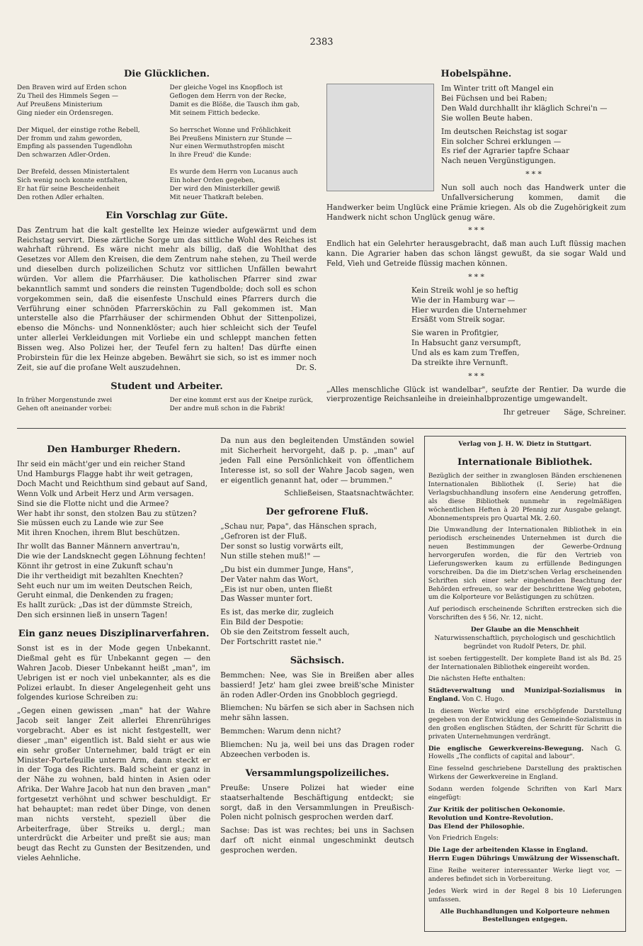2383
Die Glücklichen.
Den Braven wird auf Erden schon
Zu Theil des Himmels Segen —
Auf Preußens Ministerium
Ging nieder ein Ordensregen.
Der Miquel, der einstige rothe Rebell,
Der fromm und zahm geworden,
Empfing als passenden Tugendlohn
Den schwarzen Adler-Orden.
Der Brefeld, dessen Ministertalent
Sich wenig noch konnte entfalten,
Er hat für seine Bescheidenheit
Den rothen Adler erhalten.
Der gleiche Vogel ins Knopfloch ist
Geflogen dem Herrn von der Recke,
Damit es die Blöße, die Tausch ihm gab,
Mit seinem Fittich bedecke.
So herrschet Wonne und Fröhlichkeit
Bei Preußens Ministern zur Stunde —
Nur einen Wermuthstropfen mischt
In ihre Freud' die Kunde:
Es wurde dem Herrn von Lucanus auch
Ein hoher Orden gegeben,
Der wird den Ministerkiller gewiß
Mit neuer Thatkraft beleben.
Ein Vorschlag zur Güte.
Das Zentrum hat die kalt gestellte lex Heinze wieder aufgewärmt und dem Reichstag servirt. Diese zärtliche Sorge um das sittliche Wohl des Reiches ist wahrhaft rührend. Es wäre nicht mehr als billig, daß die Wohlthat des Gesetzes vor Allem den Kreisen, die dem Zentrum nahe stehen, zu Theil werde und dieselben durch polizeilichen Schutz vor sittlichen Unfällen bewahrt würden. Vor allem die Pfarrhäuser. Die katholischen Pfarrer sind zwar bekanntlich sammt und sonders die reinsten Tugendbolde; doch soll es schon vorgekommen sein, daß die eisenfeste Unschuld eines Pfarrers durch die Verführung einer schnöden Pfarrersköchin zu Fall gekommen ist. Man unterstelle also die Pfarrhäuser der schirmenden Obhut der Sittenpolizei, ebenso die Mönchs- und Nonnenklöster; auch hier schleicht sich der Teufel unter allerlei Verkleidungen mit Vorliebe ein und schleppt manchen fetten Bissen weg. Also Polizei her, der Teufel fern zu halten! Das dürfte einen Probirstein für die lex Heinze abgeben. Bewährt sie sich, so ist es immer noch Zeit, sie auf die profane Welt auszudehnen. Dr. S.
Student und Arbeiter.
In früher Morgenstunde zwei
Gehen oft aneinander vorbei:
Der eine kommt erst aus der Kneipe zurück,
Der andre muß schon in die Fabrik!
Hobelspähne.
Im Winter tritt oft Mangel ein
Bei Füchsen und bei Raben;
Den Wald durchhallt ihr kläglich Schrei'n —
Sie wollen Beute haben.
Im deutschen Reichstag ist sogar
Ein solcher Schrei erklungen —
Es rief der Agrarier tapfre Schaar
Nach neuen Vergünstigungen.
* * *
Nun soll auch noch das Handwerk unter die Unfallversicherung kommen, damit die Handwerker beim Unglück eine Prämie kriegen. Als ob die Zugehörigkeit zum Handwerk nicht schon Unglück genug wäre.
* * *
Endlich hat ein Gelehrter herausgebracht, daß man auch Luft flüssig machen kann. Die Agrarier haben das schon längst gewußt, da sie sogar Wald und Feld, Vieh und Getreide flüssig machen können.
* * *
Kein Streik wohl je so heftig
Wie der in Hamburg war —
Hier wurden die Unternehmer
Ersäßt vom Streik sogar.
Sie waren in Profitgier,
In Habsucht ganz versumpft,
Und als es kam zum Treffen,
Da streikte ihre Vernunft.
* * *
„Alles menschliche Glück ist wandelbar", seufzte der Rentier. Da wurde die vierprozentige Reichsanleihe in dreieinhalbprozentige umgewandelt.
Ihr getreuer Säge, Schreiner.
Den Hamburger Rhedern.
Ihr seid ein mächt'ger und ein reicher Stand
Und Hamburgs Flagge habt ihr weit getragen,
Doch Macht und Reichthum sind gebaut auf Sand,
Wenn Volk und Arbeit Herz und Arm versagen.
Sind sie die Flotte nicht und die Armee?
Wer habt ihr sonst, den stolzen Bau zu stützen?
Sie müssen euch zu Lande wie zur See
Mit ihren Knochen, ihrem Blut beschützen.
Ihr wollt das Banner Männern anvertrau'n,
Die wie der Landsknecht gegen Löhnung fechten!
Könnt ihr getrost in eine Zukunft schau'n
Die ihr vertheidigt mit bezahlten Knechten?
Seht euch nur um im weiten Deutschen Reich,
Geruht einmal, die Denkenden zu fragen;
Es hallt zurück: „Das ist der dümmste Streich,
Den sich ersinnen ließ in unsern Tagen!
Ein ganz neues Disziplinarverfahren.
Sonst ist es in der Mode gegen Unbekannt. Dießmal geht es für Unbekannt gegen — den Wahren Jacob. Dieser Unbekannt heißt „man", im Uebrigen ist er noch viel unbekannter, als es die Polizei erlaubt. In dieser Angelegenheit geht uns folgendes kuriose Schreiben zu:
„Gegen einen gewissen „man" hat der Wahre Jacob seit langer Zeit allerlei Ehrenrühriges vorgebracht. Aber es ist nicht festgestellt, wer dieser „man" eigentlich ist. Bald sieht er aus wie ein sehr großer Unternehmer, bald trägt er ein Minister-Portefeuille unterm Arm, dann steckt er in der Toga des Richters. Bald scheint er ganz in der Nähe zu wohnen, bald hinten in Asien oder Afrika. Der Wahre Jacob hat nun den braven „man" fortgesetzt verhöhnt und schwer beschuldigt. Er hat behauptet: man redet über Dinge, von denen man nichts versteht, speziell über die Arbeiterfrage, über Streiks u. dergl.; man unterdrückt die Arbeiter und preßt sie aus; man beugt das Recht zu Gunsten der Besitzenden, und vieles Aehnliche.
Da nun aus den begleitenden Umständen sowiel mit Sicherheit hervorgeht, daß p. p. „man" auf jeden Fall eine Persönlichkeit von öffentlichem Interesse ist, so soll der Wahre Jacob sagen, wen er eigentlich genannt hat, oder — brummen."
Schließeisen, Staatsnachtwächter.
Der gefrorene Fluß.
„Schau nur, Papa", das Hänschen sprach,
„Gefroren ist der Fluß.
Der sonst so lustig vorwärts eilt,
Nun stille stehen muß!" —
„Du bist ein dummer Junge, Hans",
Der Vater nahm das Wort,
„Eis ist nur oben, unten fließt
Das Wasser munter fort.
Es ist, das merke dir, zugleich
Ein Bild der Despotie:
Ob sie den Zeitstrom fesselt auch,
Der Fortschritt rastet nie."
Sächsisch.
Bemmchen: Nee, was Sie in Breißen aber alles bassierd! Jetz' ham glei zwee breiß'sche Minister än roden Adler-Orden ins Gnobbloch gegriegd.
Bliemchen: Nu bärfen se sich aber in Sachsen nich mehr sähn lassen.
Bemmchen: Warum denn nicht?
Bliemchen: Nu ja, weil bei uns das Dragen roder Abzeechen verboden is.
Versammlungspolizeiliches.
Preuße: Unsere Polizei hat wieder eine staatserhaltende Beschäftigung entdeckt; sie sorgt, daß in den Versammlungen in Preußisch-Polen nicht polnisch gesprochen werden darf.
Sachse: Das ist was rechtes; bei uns in Sachsen darf oft nicht einmal ungeschminkt deutsch gesprochen werden.
Verlag von J. H. W. Dietz in Stuttgart.
Internationale Bibliothek.
Bezüglich der seither in zwanglosen Bänden erschienenen Internationalen Bibliothek (I. Serie) hat die Verlagsbuchhandlung insofern eine Aenderung getroffen, als diese Bibliothek nunmehr in regelmäßigen wöchentlichen Heften à 20 Pfennig zur Ausgabe gelangt. Abonnementspreis pro Quartal Mk. 2.60.
Die Umwandlung der Internationalen Bibliothek in ein periodisch erscheinendes Unternehmen ist durch die neuen Bestimmungen der Gewerbe-Ordnung hervorgerufen worden, die für den Vertrieb von Lieferungswerken kaum zu erfüllende Bedingungen vorschreiben. Da die im Dietz'schen Verlag erscheinenden Schriften sich einer sehr eingehenden Beachtung der Behörden erfreuen, so war der beschrittene Weg geboten, um die Kolporteure vor Belästigungen zu schützen.
Auf periodisch erscheinende Schriften erstrecken sich die Vorschriften des § 56, Nr. 12, nicht.
Der Glaube an die Menschheit
Naturwissenschaftlich, psychologisch und geschichtlich begründet von Rudolf Peters, Dr. phil.
ist soeben fertiggestellt. Der komplete Band ist als Bd. 25 der Internationalen Bibliothek eingereiht worden.
Die nächsten Hefte enthalten:
Städteverwaltung und Munizipal-Sozialismus in England. Von C. Hugo.
In diesem Werke wird eine erschöpfende Darstellung gegeben von der Entwicklung des Gemeinde-Sozialismus in den großen englischen Städten, der Schritt für Schritt die privaten Unternehmungen verdrängt.
Die englische Gewerkvereins-Bewegung. Nach G. Howells „The conflicts of capital and labour".
Eine fesselnd geschriebene Darstellung des praktischen Wirkens der Gewerkvereine in England.
Sodann werden folgende Schriften von Karl Marx eingefügt:
Zur Kritik der politischen Oekonomie.
Revolution und Kontre-Revolution.
Das Elend der Philosophie.
Von Friedrich Engels:
Die Lage der arbeitenden Klasse in England.
Herrn Eugen Dührings Umwälzung der Wissenschaft.
Eine Reihe weiterer interessanter Werke liegt vor, — anderes befindet sich in Vorbereitung.
Jedes Werk wird in der Regel 8 bis 10 Lieferungen umfassen.
Alle Buchhandlungen und Kolporteure nehmen Bestellungen entgegen.